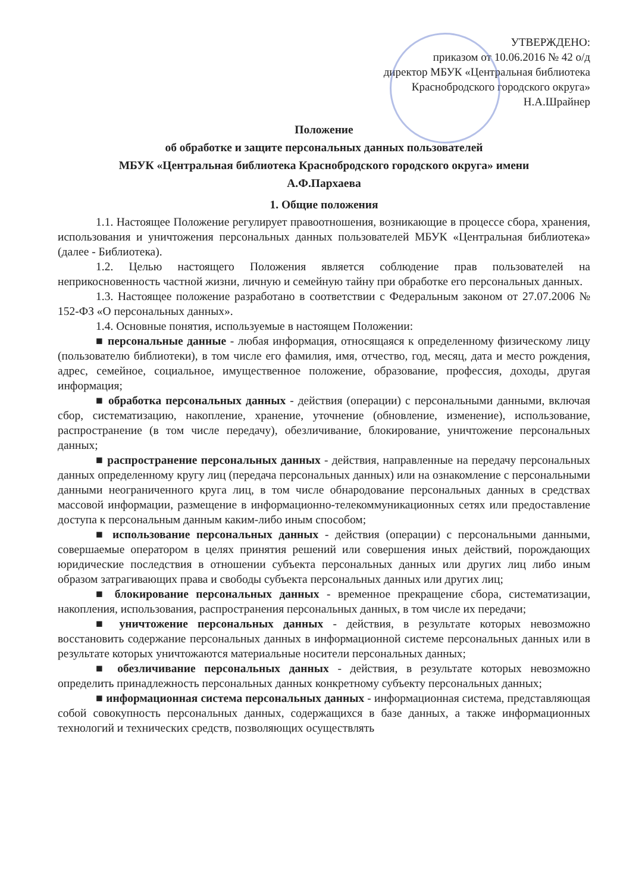УТВЕРЖДЕНО:
приказом от 10.06.2016 № 42 о/д
директор МБУК «Центральная библиотека
Краснобродского городского округа»
Н.А.Шрайнер
Положение
об обработке и защите персональных данных пользователей
МБУК «Центральная библиотека Краснобродского городского округа» имени
А.Ф.Пархаева
1. Общие положения
1.1. Настоящее Положение регулирует правоотношения, возникающие в процессе сбора, хранения, использования и уничтожения персональных данных пользователей МБУК «Центральная библиотека» (далее - Библиотека).
1.2. Целью настоящего Положения является соблюдение прав пользователей на неприкосновенность частной жизни, личную и семейную тайну при обработке его персональных данных.
1.3. Настоящее положение разработано в соответствии с Федеральным законом от 27.07.2006 № 152-ФЗ «О персональных данных».
1.4. Основные понятия, используемые в настоящем Положении:
■ персональные данные - любая информация, относящаяся к определенному физическому лицу (пользователю библиотеки), в том числе его фамилия, имя, отчество, год, месяц, дата и место рождения, адрес, семейное, социальное, имущественное положение, образование, профессия, доходы, другая информация;
■ обработка персональных данных - действия (операции) с персональными данными, включая сбор, систематизацию, накопление, хранение, уточнение (обновление, изменение), использование, распространение (в том числе передачу), обезличивание, блокирование, уничтожение персональных данных;
■ распространение персональных данных - действия, направленные на передачу персональных данных определенному кругу лиц (передача персональных данных) или на ознакомление с персональными данными неограниченного круга лиц, в том числе обнародование персональных данных в средствах массовой информации, размещение в информационно-телекоммуникационных сетях или предоставление доступа к персональным данным каким-либо иным способом;
■ использование персональных данных - действия (операции) с персональными данными, совершаемые оператором в целях принятия решений или совершения иных действий, порождающих юридические последствия в отношении субъекта персональных данных или других лиц либо иным образом затрагивающих права и свободы субъекта персональных данных или других лиц;
■ блокирование персональных данных - временное прекращение сбора, систематизации, накопления, использования, распространения персональных данных, в том числе их передачи;
■ уничтожение персональных данных - действия, в результате которых невозможно восстановить содержание персональных данных в информационной системе персональных данных или в результате которых уничтожаются материальные носители персональных данных;
■ обезличивание персональных данных - действия, в результате которых невозможно определить принадлежность персональных данных конкретному субъекту персональных данных;
■ информационная система персональных данных - информационная система, представляющая собой совокупность персональных данных, содержащихся в базе данных, а также информационных технологий и технических средств, позволяющих осуществлять